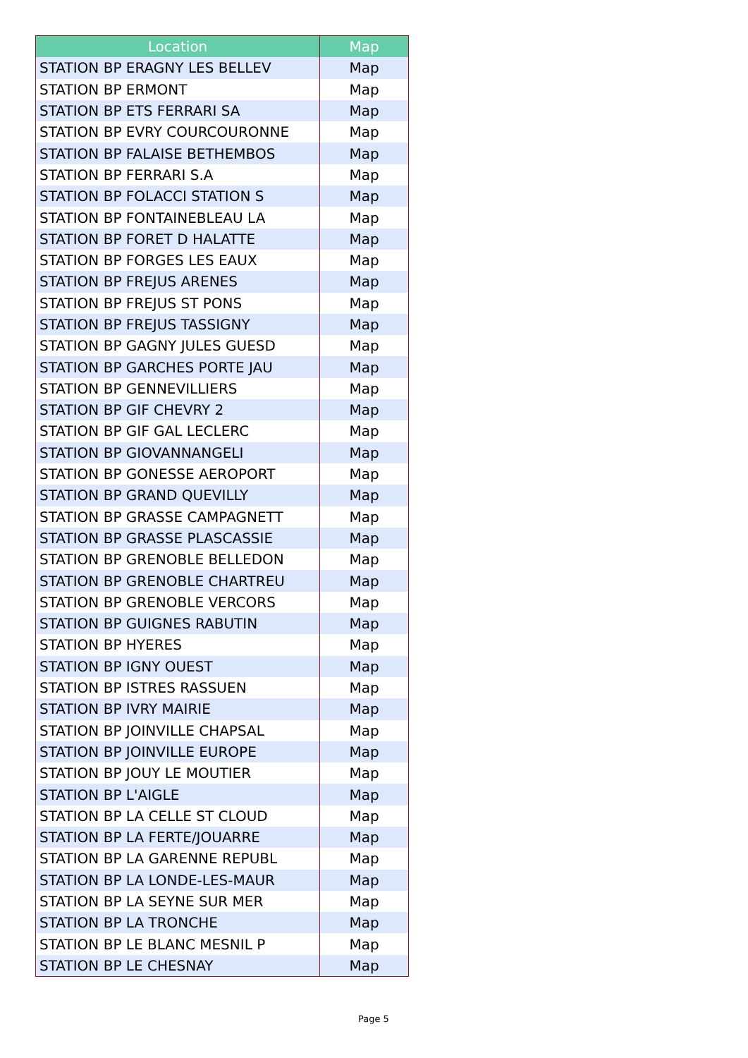| Location | Map |
| --- | --- |
| STATION BP ERAGNY LES BELLEV | Map |
| STATION BP ERMONT | Map |
| STATION BP ETS FERRARI SA | Map |
| STATION BP EVRY COURCOURONNE | Map |
| STATION BP FALAISE BETHEMBOS | Map |
| STATION BP FERRARI S.A | Map |
| STATION BP FOLACCI STATION S | Map |
| STATION BP FONTAINEBLEAU LA | Map |
| STATION BP FORET D HALATTE | Map |
| STATION BP FORGES LES EAUX | Map |
| STATION BP FREJUS ARENES | Map |
| STATION BP FREJUS ST PONS | Map |
| STATION BP FREJUS TASSIGNY | Map |
| STATION BP GAGNY JULES GUESD | Map |
| STATION BP GARCHES PORTE JAU | Map |
| STATION BP GENNEVILLIERS | Map |
| STATION BP GIF CHEVRY 2 | Map |
| STATION BP GIF GAL LECLERC | Map |
| STATION BP GIOVANNANGELI | Map |
| STATION BP GONESSE AEROPORT | Map |
| STATION BP GRAND QUEVILLY | Map |
| STATION BP GRASSE CAMPAGNETT | Map |
| STATION BP GRASSE PLASCASSIE | Map |
| STATION BP GRENOBLE BELLEDON | Map |
| STATION BP GRENOBLE CHARTREU | Map |
| STATION BP GRENOBLE VERCORS | Map |
| STATION BP GUIGNES RABUTIN | Map |
| STATION BP HYERES | Map |
| STATION BP IGNY OUEST | Map |
| STATION BP ISTRES RASSUEN | Map |
| STATION BP IVRY MAIRIE | Map |
| STATION BP JOINVILLE CHAPSAL | Map |
| STATION BP JOINVILLE EUROPE | Map |
| STATION BP JOUY LE MOUTIER | Map |
| STATION BP L'AIGLE | Map |
| STATION BP LA CELLE ST CLOUD | Map |
| STATION BP LA FERTE/JOUARRE | Map |
| STATION BP LA GARENNE REPUBL | Map |
| STATION BP LA LONDE-LES-MAUR | Map |
| STATION BP LA SEYNE SUR MER | Map |
| STATION BP LA TRONCHE | Map |
| STATION BP LE BLANC MESNIL P | Map |
| STATION BP LE CHESNAY | Map |
Page 5